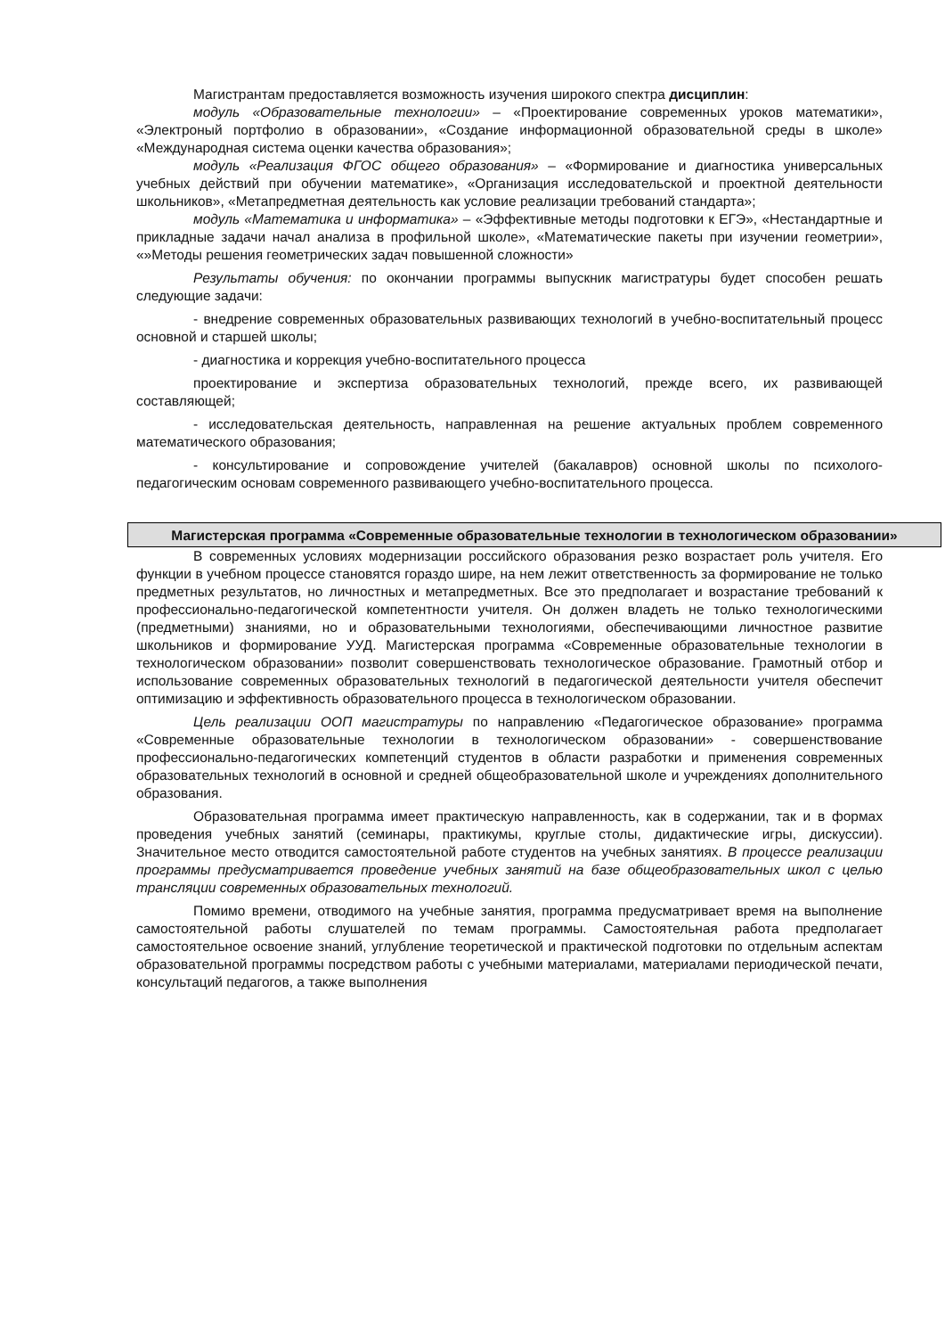Магистрантам предоставляется возможность изучения широкого спектра дисциплин:
модуль «Образовательные технологии» – «Проектирование современных уроков математики», «Электроный портфолио в образовании», «Создание информационной образовательной среды в школе» «Международная система оценки качества образования»;
модуль «Реализация ФГОС общего образования» – «Формирование и диагностика универсальных учебных действий при обучении математике», «Организация исследовательской и проектной деятельности школьников», «Метапредметная деятельность как условие реализации требований стандарта»;
модуль «Математика и информатика» – «Эффективные методы подготовки к ЕГЭ», «Нестандартные и прикладные задачи начал анализа в профильной школе», «Математические пакеты при изучении геометрии», «»Методы решения геометрических задач повышенной сложности»
Результаты обучения: по окончании программы выпускник магистратуры будет способен решать следующие задачи:
- внедрение современных образовательных развивающих технологий в учебно-воспитательный процесс основной и старшей школы;
- диагностика и коррекция учебно-воспитательного процесса
проектирование и экспертиза образовательных технологий, прежде всего, их развивающей составляющей;
- исследовательская деятельность, направленная на решение актуальных проблем современного математического образования;
- консультирование и сопровождение учителей (бакалавров) основной школы по психолого-педагогическим основам современного развивающего учебно-воспитательного процесса.
Магистерская программа «Современные образовательные технологии в технологическом образовании»
В современных условиях модернизации российского образования резко возрастает роль учителя. Его функции в учебном процессе становятся гораздо шире, на нем лежит ответственность за формирование не только предметных результатов, но личностных и метапредметных. Все это предполагает и возрастание требований к профессионально-педагогической компетентности учителя. Он должен владеть не только технологическими (предметными) знаниями, но и образовательными технологиями, обеспечивающими личностное развитие школьников и формирование УУД. Магистерская программа «Современные образовательные технологии в технологическом образовании» позволит совершенствовать технологическое образование. Грамотный отбор и использование современных образовательных технологий в педагогической деятельности учителя обеспечит оптимизацию и эффективность образовательного процесса в технологическом образовании.
Цель реализации ООП магистратуры по направлению «Педагогическое образование» программа «Современные образовательные технологии в технологическом образовании» - совершенствование профессионально-педагогических компетенций студентов в области разработки и применения современных образовательных технологий в основной и средней общеобразовательной школе и учреждениях дополнительного образования.
Образовательная программа имеет практическую направленность, как в содержании, так и в формах проведения учебных занятий (семинары, практикумы, круглые столы, дидактические игры, дискуссии). Значительное место отводится самостоятельной работе студентов на учебных занятиях. В процессе реализации программы предусматривается проведение учебных занятий на базе общеобразовательных школ с целью трансляции современных образовательных технологий.
Помимо времени, отводимого на учебные занятия, программа предусматривает время на выполнение самостоятельной работы слушателей по темам программы. Самостоятельная работа предполагает самостоятельное освоение знаний, углубление теоретической и практической подготовки по отдельным аспектам образовательной программы посредством работы с учебными материалами, материалами периодической печати, консультаций педагогов, а также выполнения